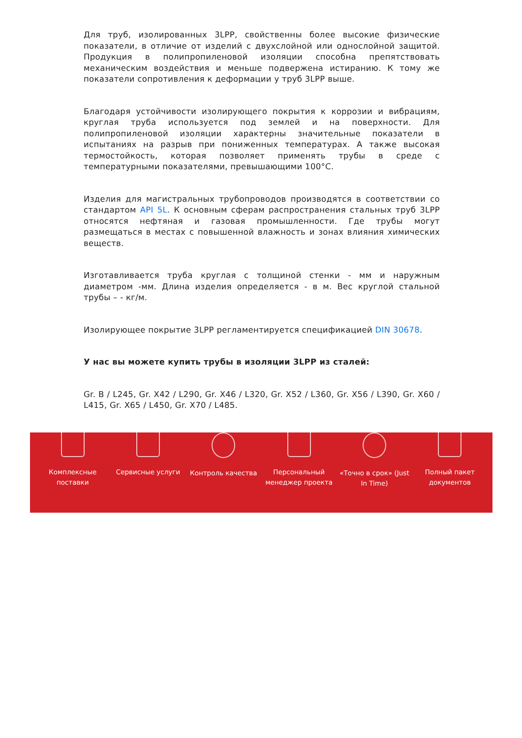Для труб, изолированных 3LPP, свойственны более высокие физические показатели, в отличие от изделий с двухслойной или однослойной защитой. Продукция в полипропиленовой изоляции способна препятствовать механическим воздействия и меньше подвержена истиранию. К тому же показатели сопротивления к деформации у труб 3LPP выше.
Благодаря устойчивости изолирующего покрытия к коррозии и вибрациям, круглая труба используется под землей и на поверхности. Для полипропиленовой изоляции характерны значительные показатели в испытаниях на разрыв при пониженных температурах. А также высокая термостойкость, которая позволяет применять трубы в среде с температурными показателями, превышающими 100°C.
Изделия для магистральных трубопроводов производятся в соответствии со стандартом API 5L. К основным сферам распространения стальных труб 3LPP относятся нефтяная и газовая промышленности. Где трубы могут размещаться в местах с повышенной влажность и зонах влияния химических веществ.
Изготавливается труба круглая с толщиной стенки - мм и наружным диаметром -мм. Длина изделия определяется - в м. Вес круглой стальной трубы – - кг/м.
Изолирующее покрытие 3LPP регламентируется спецификацией DIN 30678.
У нас вы можете купить трубы в изоляции 3LPP из сталей:
Gr. B / L245, Gr. X42 / L290, Gr. X46 / L320, Gr. X52 / L360, Gr. X56 / L390, Gr. X60 / L415, Gr. X65 / L450, Gr. X70 / L485.
Комплексные
поставки
Сервисные услуги Контроль качества Персональный
менеджер проекта
«Точно в срок» (Just
In Time)
Полный пакет
документов